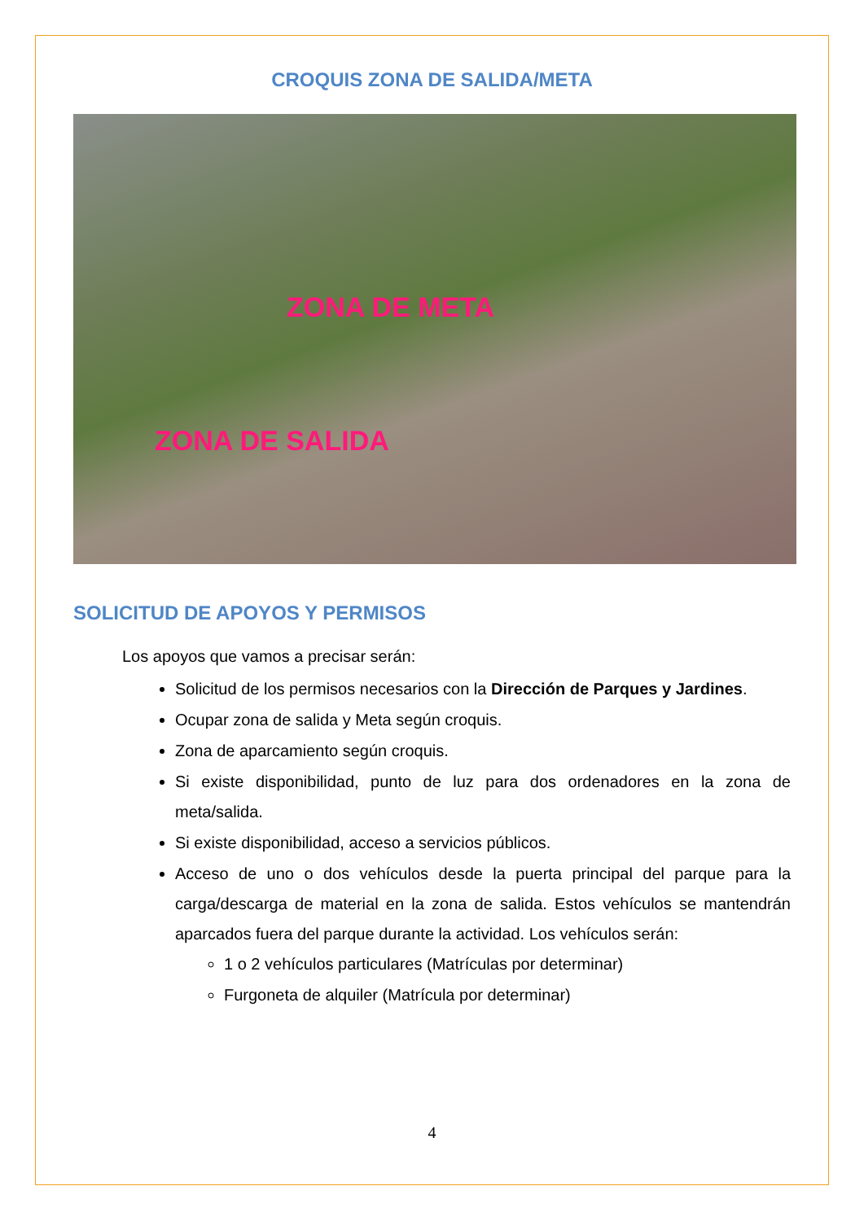CROQUIS ZONA DE SALIDA/META
ZONA DE META
ZONA DE SALIDA
SOLICITUD DE APOYOS Y PERMISOS
Los apoyos que vamos a precisar serán:
Solicitud de los permisos necesarios con la Dirección de Parques y Jardines.
Ocupar zona de salida y Meta según croquis.
Zona de aparcamiento según croquis.
Si existe disponibilidad, punto de luz para dos ordenadores en la zona de meta/salida.
Si existe disponibilidad, acceso a servicios públicos.
Acceso de uno o dos vehículos desde la puerta principal del parque para la carga/descarga de material en la zona de salida. Estos vehículos se mantendrán aparcados fuera del parque durante la actividad. Los vehículos serán:
1 o 2 vehículos particulares (Matrículas por determinar)
Furgoneta de alquiler (Matrícula por determinar)
4